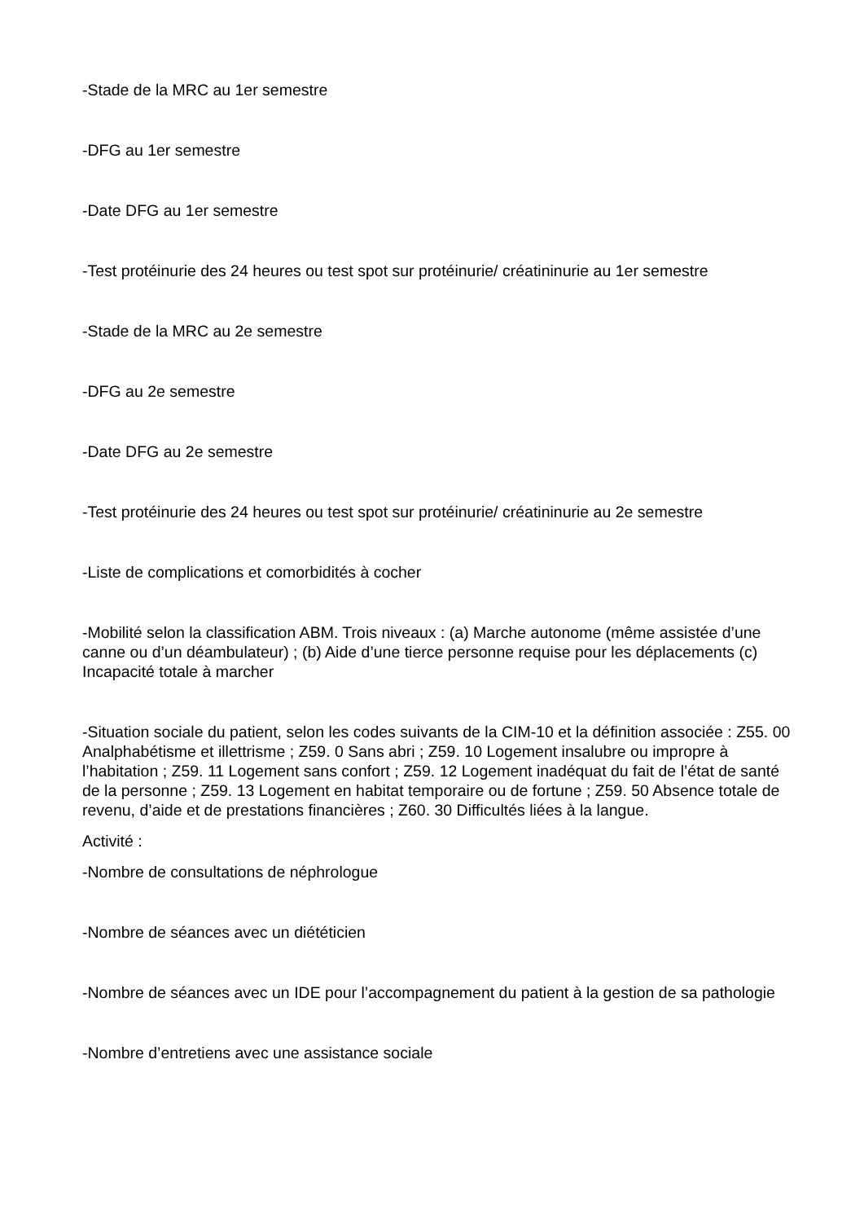-Stade de la MRC au 1er semestre
-DFG au 1er semestre
-Date DFG au 1er semestre
-Test protéinurie des 24 heures ou test spot sur protéinurie/ créatininurie au 1er semestre
-Stade de la MRC au 2e semestre
-DFG au 2e semestre
-Date DFG au 2e semestre
-Test protéinurie des 24 heures ou test spot sur protéinurie/ créatininurie au 2e semestre
-Liste de complications et comorbidités à cocher
-Mobilité selon la classification ABM. Trois niveaux : (a) Marche autonome (même assistée d’une canne ou d’un déambulateur) ; (b) Aide d’une tierce personne requise pour les déplacements (c) Incapacité totale à marcher
-Situation sociale du patient, selon les codes suivants de la CIM-10 et la définition associée : Z55. 00 Analphabétisme et illettrisme ; Z59. 0 Sans abri ; Z59. 10 Logement insalubre ou impropre à l’habitation ; Z59. 11 Logement sans confort ; Z59. 12 Logement inadéquat du fait de l’état de santé de la personne ; Z59. 13 Logement en habitat temporaire ou de fortune ; Z59. 50 Absence totale de revenu, d’aide et de prestations financières ; Z60. 30 Difficultés liées à la langue.
Activité :
-Nombre de consultations de néphrologue
-Nombre de séances avec un diététicien
-Nombre de séances avec un IDE pour l’accompagnement du patient à la gestion de sa pathologie
-Nombre d’entretiens avec une assistance sociale